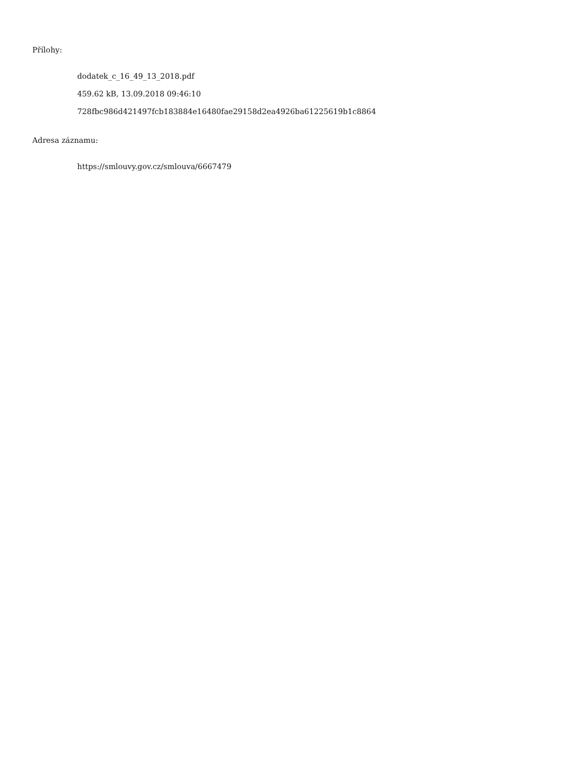Přílohy:
dodatek_c_16_49_13_2018.pdf
459.62 kB, 13.09.2018 09:46:10
728fbc986d421497fcb183884e16480fae29158d2ea4926ba61225619b1c8864
Adresa záznamu:
https://smlouvy.gov.cz/smlouva/6667479